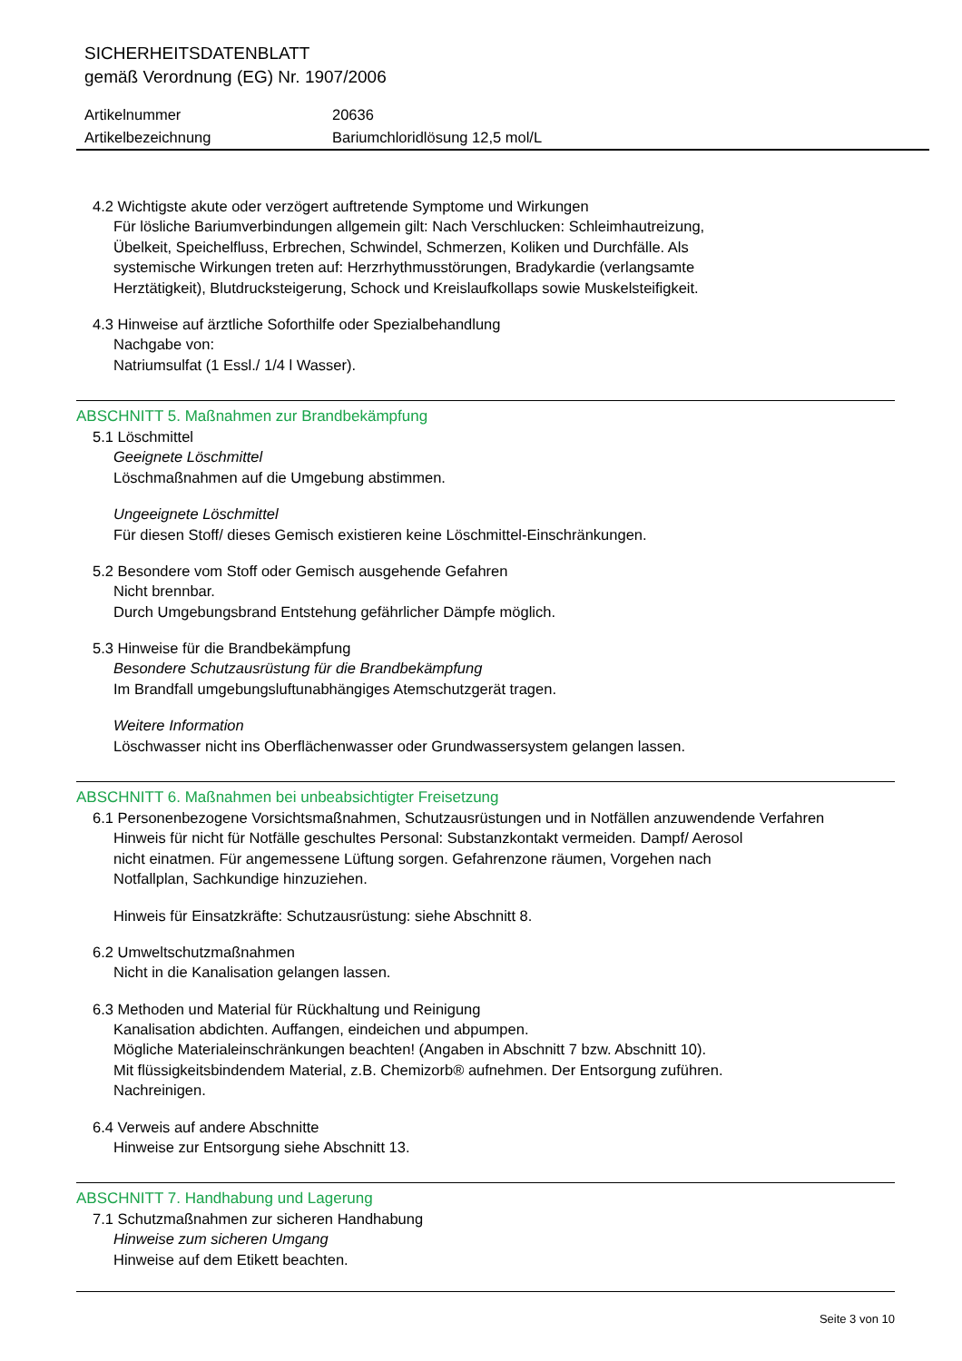SICHERHEITSDATENBLATT
gemäß Verordnung (EG) Nr. 1907/2006
Artikelnummer 20636
Artikelbezeichnung Bariumchloridlösung 12,5 mol/L
4.2 Wichtigste akute oder verzögert auftretende Symptome und Wirkungen
Für lösliche Bariumverbindungen allgemein gilt: Nach Verschlucken: Schleimhautreizung,
Übelkeit, Speichelfluss, Erbrechen, Schwindel, Schmerzen, Koliken und Durchfälle. Als
systemische Wirkungen treten auf: Herzrhythmusstörungen, Bradykardie (verlangsamte
Herztätigkeit), Blutdrucksteigerung, Schock und Kreislaufkollaps sowie Muskelsteifigkeit.
4.3 Hinweise auf ärztliche Soforthilfe oder Spezialbehandlung
Nachgabe von:
Natriumsulfat (1 Essl./ 1/4 l Wasser).
ABSCHNITT 5. Maßnahmen zur Brandbekämpfung
5.1 Löschmittel
Geeignete Löschmittel
Löschmaßnahmen auf die Umgebung abstimmen.
Ungeeignete Löschmittel
Für diesen Stoff/ dieses Gemisch existieren keine Löschmittel-Einschränkungen.
5.2 Besondere vom Stoff oder Gemisch ausgehende Gefahren
Nicht brennbar.
Durch Umgebungsbrand Entstehung gefährlicher Dämpfe möglich.
5.3 Hinweise für die Brandbekämpfung
Besondere Schutzausrüstung für die Brandbekämpfung
Im Brandfall umgebungsluftunabhängiges Atemschutzgerät tragen.
Weitere Information
Löschwasser nicht ins Oberflächenwasser oder Grundwassersystem gelangen lassen.
ABSCHNITT 6. Maßnahmen bei unbeabsichtigter Freisetzung
6.1 Personenbezogene Vorsichtsmaßnahmen, Schutzausrüstungen und in Notfällen anzuwendende Verfahren
Hinweis für nicht für Notfälle geschultes Personal: Substanzkontakt vermeiden. Dampf/ Aerosol
nicht einatmen. Für angemessene Lüftung sorgen. Gefahrenzone räumen, Vorgehen nach
Notfallplan, Sachkundige hinzuziehen.
Hinweis für Einsatzkräfte: Schutzausrüstung: siehe Abschnitt 8.
6.2 Umweltschutzmaßnahmen
Nicht in die Kanalisation gelangen lassen.
6.3 Methoden und Material für Rückhaltung und Reinigung
Kanalisation abdichten. Auffangen, eindeichen und abpumpen.
Mögliche Materialeinschränkungen beachten! (Angaben in Abschnitt 7 bzw. Abschnitt 10).
Mit flüssigkeitsbindendem Material, z.B. Chemizorb® aufnehmen. Der Entsorgung zuführen.
Nachreinigen.
6.4 Verweis auf andere Abschnitte
Hinweise zur Entsorgung siehe Abschnitt 13.
ABSCHNITT 7. Handhabung und Lagerung
7.1 Schutzmaßnahmen zur sicheren Handhabung
Hinweise zum sicheren Umgang
Hinweise auf dem Etikett beachten.
Seite 3 von 10